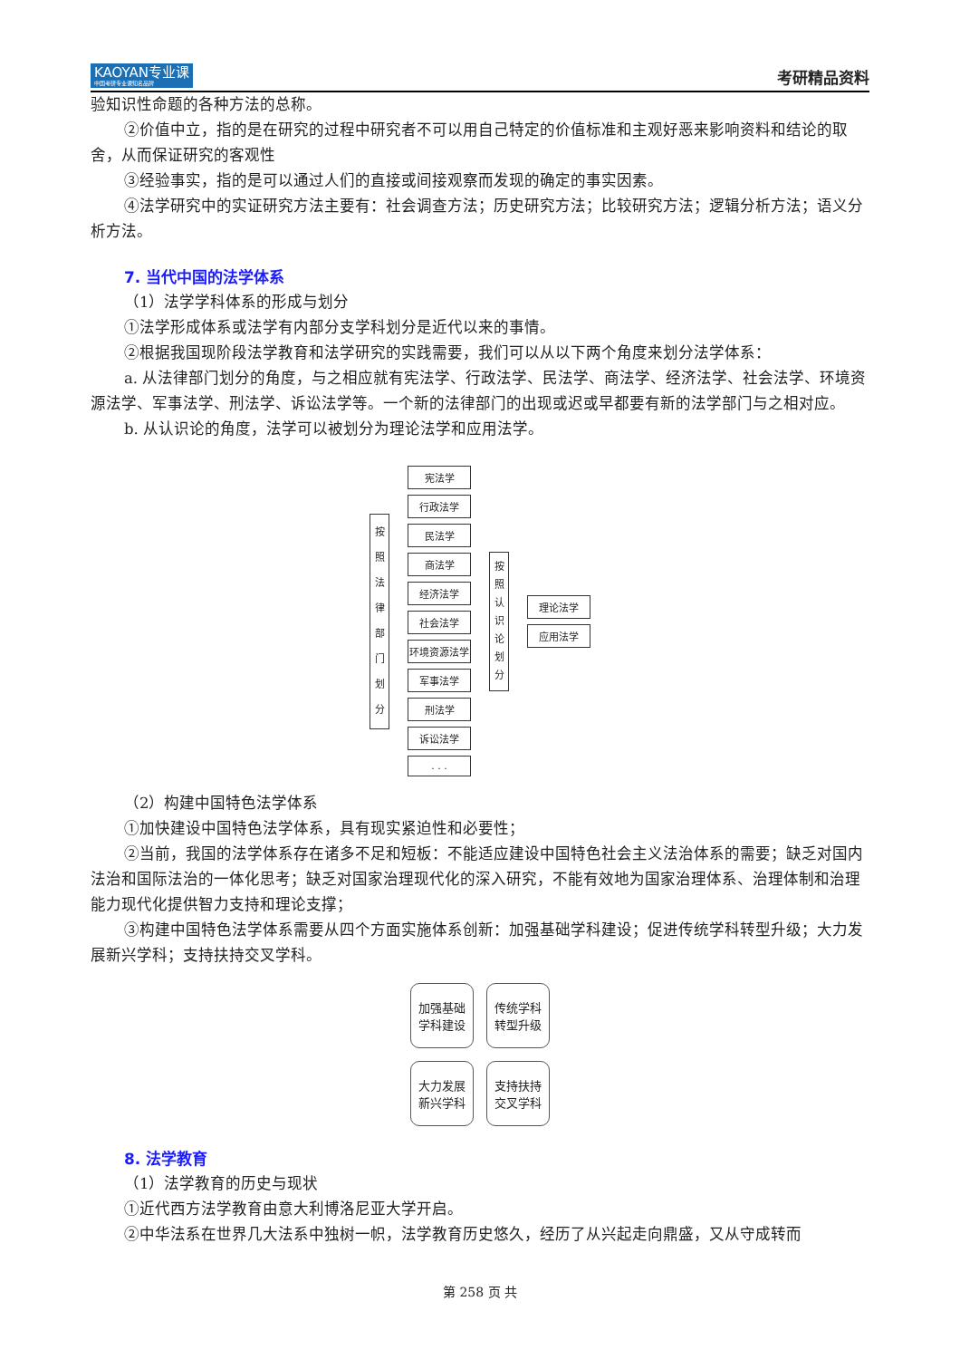KAOYAN专业课
中国考研专业课知名品牌
考研精品资料
验知识性命题的各种方法的总称。
②价值中立，指的是在研究的过程中研究者不可以用自己特定的价值标准和主观好恶来影响资料和结论的取舍，从而保证研究的客观性
③经验事实，指的是可以通过人们的直接或间接观察而发现的确定的事实因素。
④法学研究中的实证研究方法主要有：社会调查方法；历史研究方法；比较研究方法；逻辑分析方法；语义分析方法。
7. 当代中国的法学体系
（1）法学学科体系的形成与划分
①法学形成体系或法学有内部分支学科划分是近代以来的事情。
②根据我国现阶段法学教育和法学研究的实践需要，我们可以从以下两个角度来划分法学体系：
a. 从法律部门划分的角度，与之相应就有宪法学、行政法学、民法学、商法学、经济法学、社会法学、环境资源法学、军事法学、刑法学、诉讼法学等。一个新的法律部门的出现或迟或早都要有新的法学部门与之相对应。
b. 从认识论的角度，法学可以被划分为理论法学和应用法学。
按 照 法 律 部 门 划 分
宪法学
行政法学
民法学
商法学
经济法学
社会法学
环境资源法学
军事法学
刑法学
诉讼法学
. . .
按 照 认 识 论 划 分
理论法学
应用法学
（2）构建中国特色法学体系
①加快建设中国特色法学体系，具有现实紧迫性和必要性；
②当前，我国的法学体系存在诸多不足和短板：不能适应建设中国特色社会主义法治体系的需要；缺乏对国内法治和国际法治的一体化思考；缺乏对国家治理现代化的深入研究，不能有效地为国家治理体系、治理体制和治理能力现代化提供智力支持和理论支撑；
③构建中国特色法学体系需要从四个方面实施体系创新：加强基础学科建设；促进传统学科转型升级；大力发展新兴学科；支持扶持交叉学科。
加强基础
学科建设
传统学科
转型升级
大力发展
新兴学科
支持扶持
交叉学科
8. 法学教育
（1）法学教育的历史与现状
①近代西方法学教育由意大利博洛尼亚大学开启。
②中华法系在世界几大法系中独树一帜，法学教育历史悠久，经历了从兴起走向鼎盛，又从守成转而
第 258 页 共